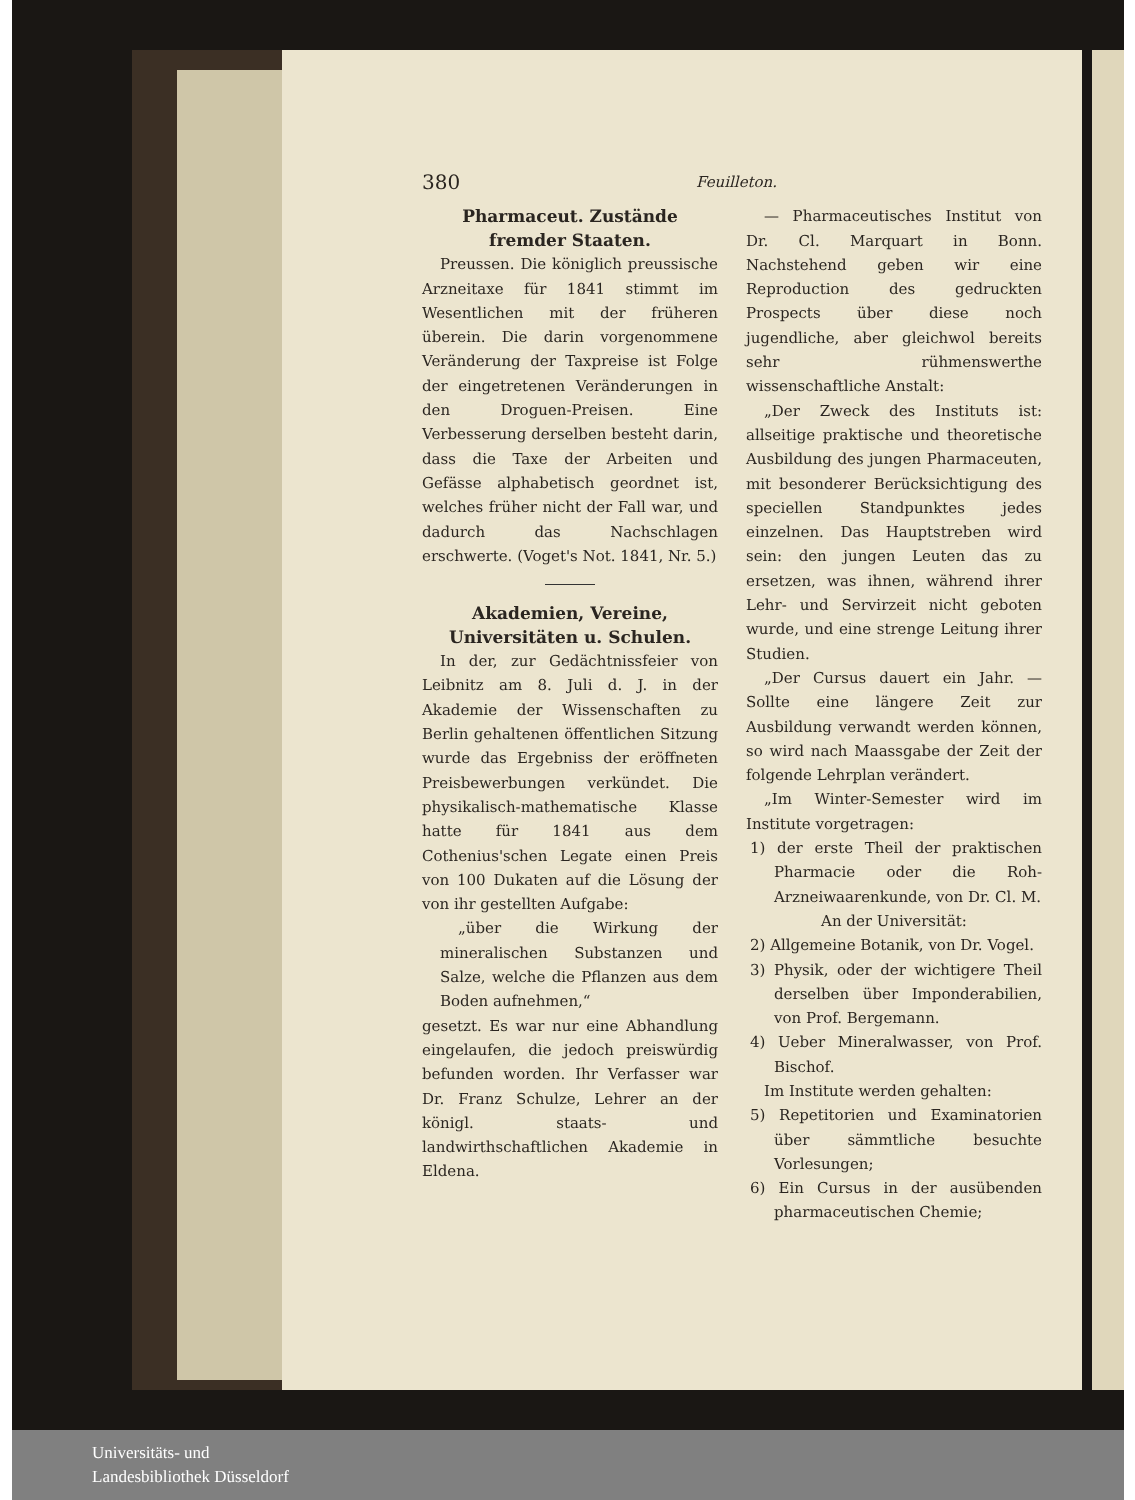380 Feuilleton.
Pharmaceut. Zustände fremder Staaten.
Preussen. Die königlich preussische Arzneitaxe für 1841 stimmt im Wesentlichen mit der früheren überein. Die darin vorgenommene Veränderung der Taxpreise ist Folge der eingetretenen Veränderungen in den Droguen-Preisen. Eine Verbesserung derselben besteht darin, dass die Taxe der Arbeiten und Gefässe alphabetisch geordnet ist, welches früher nicht der Fall war, und dadurch das Nachschlagen erschwerte. (Voget's Not. 1841, Nr. 5.)
Akademien, Vereine, Universitäten u. Schulen.
In der, zur Gedächtnissfeier von Leibnitz am 8. Juli d. J. in der Akademie der Wissenschaften zu Berlin gehaltenen öffentlichen Sitzung wurde das Ergebniss der eröffneten Preisbewerbungen verkündet. Die physikalisch-mathematische Klasse hatte für 1841 aus dem Cothenius'schen Legate einen Preis von 100 Dukaten auf die Lösung der von ihr gestellten Aufgabe:
„über die Wirkung der mineralischen Substanzen und Salze, welche die Pflanzen aus dem Boden aufnehmen,“
gesetzt. Es war nur eine Abhandlung eingelaufen, die jedoch preiswürdig befunden worden. Ihr Verfasser war Dr. Franz Schulze, Lehrer an der königl. staats- und landwirthschaftlichen Akademie in Eldena.
— Pharmaceutisches Institut von Dr. Cl. Marquart in Bonn. Nachstehend geben wir eine Reproduction des gedruckten Prospects über diese noch jugendliche, aber gleichwol bereits sehr rühmenswerthe wissenschaftliche Anstalt:
„Der Zweck des Instituts ist: allseitige praktische und theoretische Ausbildung des jungen Pharmaceuten, mit besonderer Berücksichtigung des speciellen Standpunktes jedes einzelnen. Das Hauptstreben wird sein: den jungen Leuten das zu ersetzen, was ihnen, während ihrer Lehr- und Servirzeit nicht geboten wurde, und eine strenge Leitung ihrer Studien.
„Der Cursus dauert ein Jahr. — Sollte eine längere Zeit zur Ausbildung verwandt werden können, so wird nach Maassgabe der Zeit der folgende Lehrplan verändert.
„Im Winter-Semester wird im Institute vorgetragen:
1) der erste Theil der praktischen Pharmacie oder die Roh-Arzneiwaarenkunde, von Dr. Cl. M.
An der Universität:
2) Allgemeine Botanik, von Dr. Vogel.
3) Physik, oder der wichtigere Theil derselben über Imponderabilien, von Prof. Bergemann.
4) Ueber Mineralwasser, von Prof. Bischof.
Im Institute werden gehalten:
5) Repetitorien und Examinatorien über sämmtliche besuchte Vorlesungen;
6) Ein Cursus in der ausübenden pharmaceutischen Chemie;
Universitäts- und
Landesbibliothek Düsseldorf